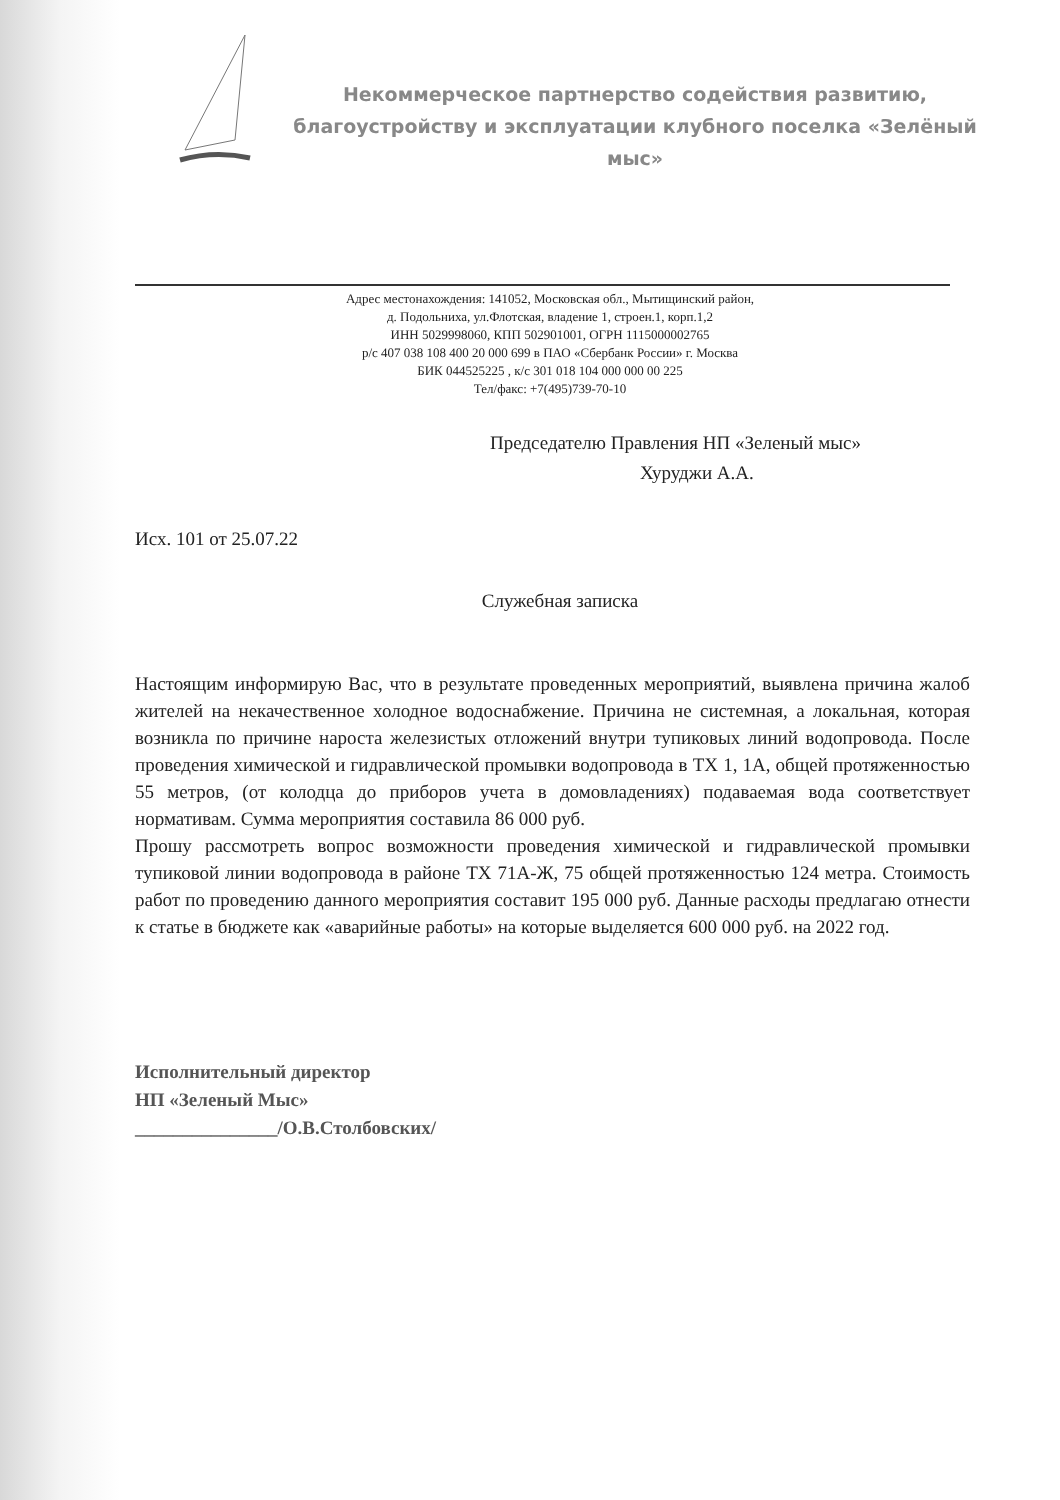Некоммерческое партнерство содействия развитию, благоустройству и эксплуатации клубного поселка «Зелёный мыс»
Адрес местонахождения: 141052, Московская обл., Мытищинский район,
д. Подольниха, ул.Флотская, владение 1, строен.1, корп.1,2
ИНН 5029998060, КПП 502901001, ОГРН 1115000002765
р/с 407 038 108 400 20 000 699 в ПАО «Сбербанк России» г. Москва
БИК 044525225 , к/с 301 018 104 000 000 00 225
Тел/факс: +7(495)739-70-10
Председателю Правления НП «Зеленый мыс»
Хуруджи А.А.
Исх. 101 от 25.07.22
Служебная записка
Настоящим информирую Вас, что в результате проведенных мероприятий, выявлена причина жалоб жителей на некачественное холодное водоснабжение. Причина не системная, а локальная, которая возникла по причине нароста железистых отложений внутри тупиковых линий водопровода. После проведения химической и гидравлической промывки водопровода в ТХ 1, 1А, общей протяженностью 55 метров, (от колодца до приборов учета в домовладениях) подаваемая вода соответствует нормативам. Сумма мероприятия составила 86 000 руб.
Прошу рассмотреть вопрос возможности проведения химической и гидравлической промывки тупиковой линии водопровода в районе ТХ 71А-Ж, 75 общей протяженностью 124 метра. Стоимость работ по проведению данного мероприятия составит 195 000 руб. Данные расходы предлагаю отнести к статье в бюджете как «аварийные работы» на которые выделяется 600 000 руб. на 2022 год.
Исполнительный директор
НП «Зеленый Мыс»
_______________/О.В.Столбовских/